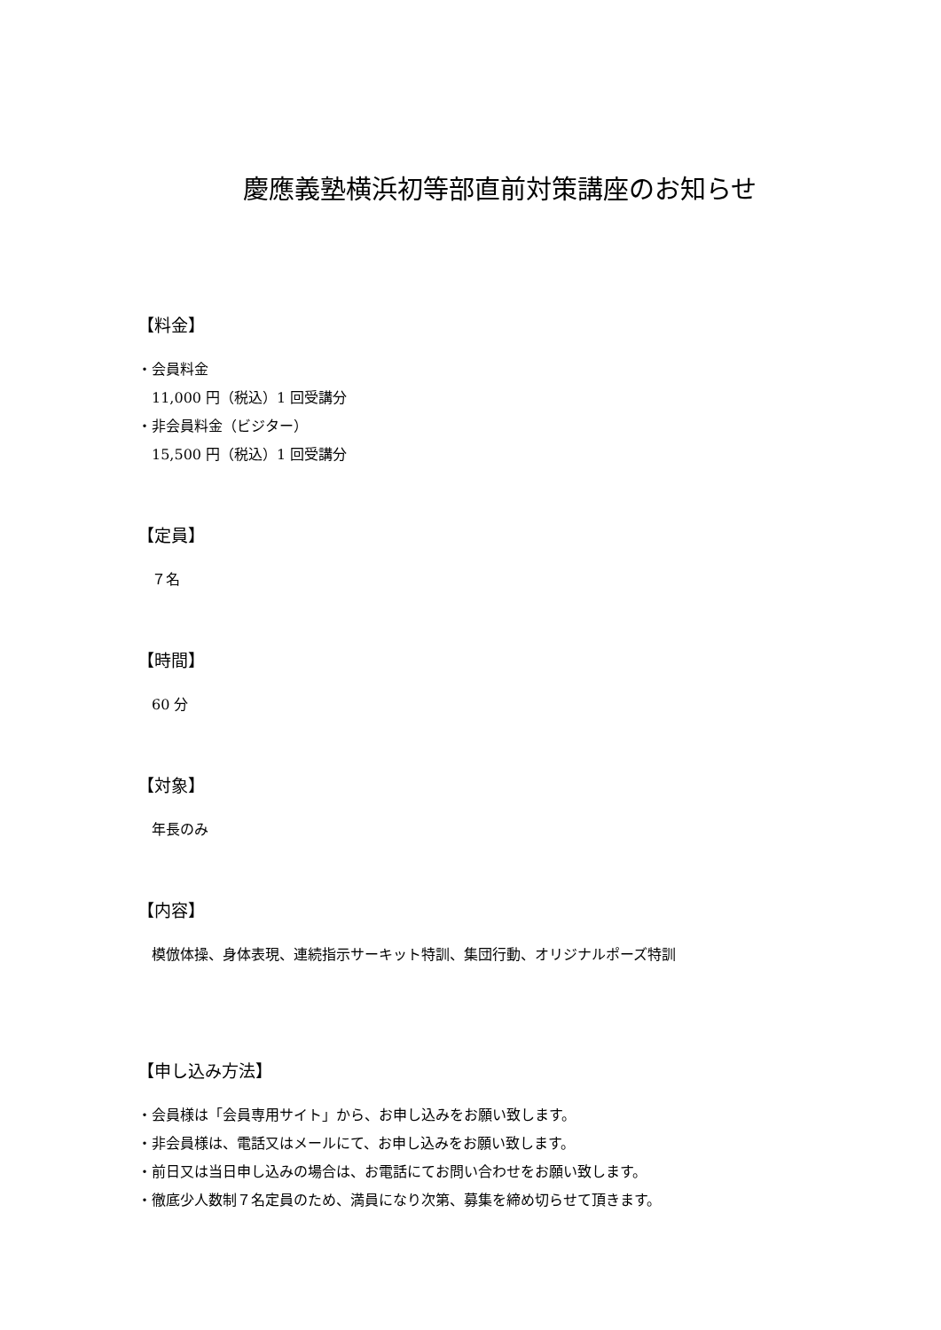慶應義塾横浜初等部直前対策講座のお知らせ
【料金】
・会員料金
11,000 円（税込）1 回受講分
・非会員料金（ビジター）
15,500 円（税込）1 回受講分
【定員】
７名
【時間】
60 分
【対象】
年長のみ
【内容】
模倣体操、身体表現、連続指示サーキット特訓、集団行動、オリジナルポーズ特訓
【申し込み方法】
・会員様は「会員専用サイト」から、お申し込みをお願い致します。
・非会員様は、電話又はメールにて、お申し込みをお願い致します。
・前日又は当日申し込みの場合は、お電話にてお問い合わせをお願い致します。
・徹底少人数制７名定員のため、満員になり次第、募集を締め切らせて頂きます。